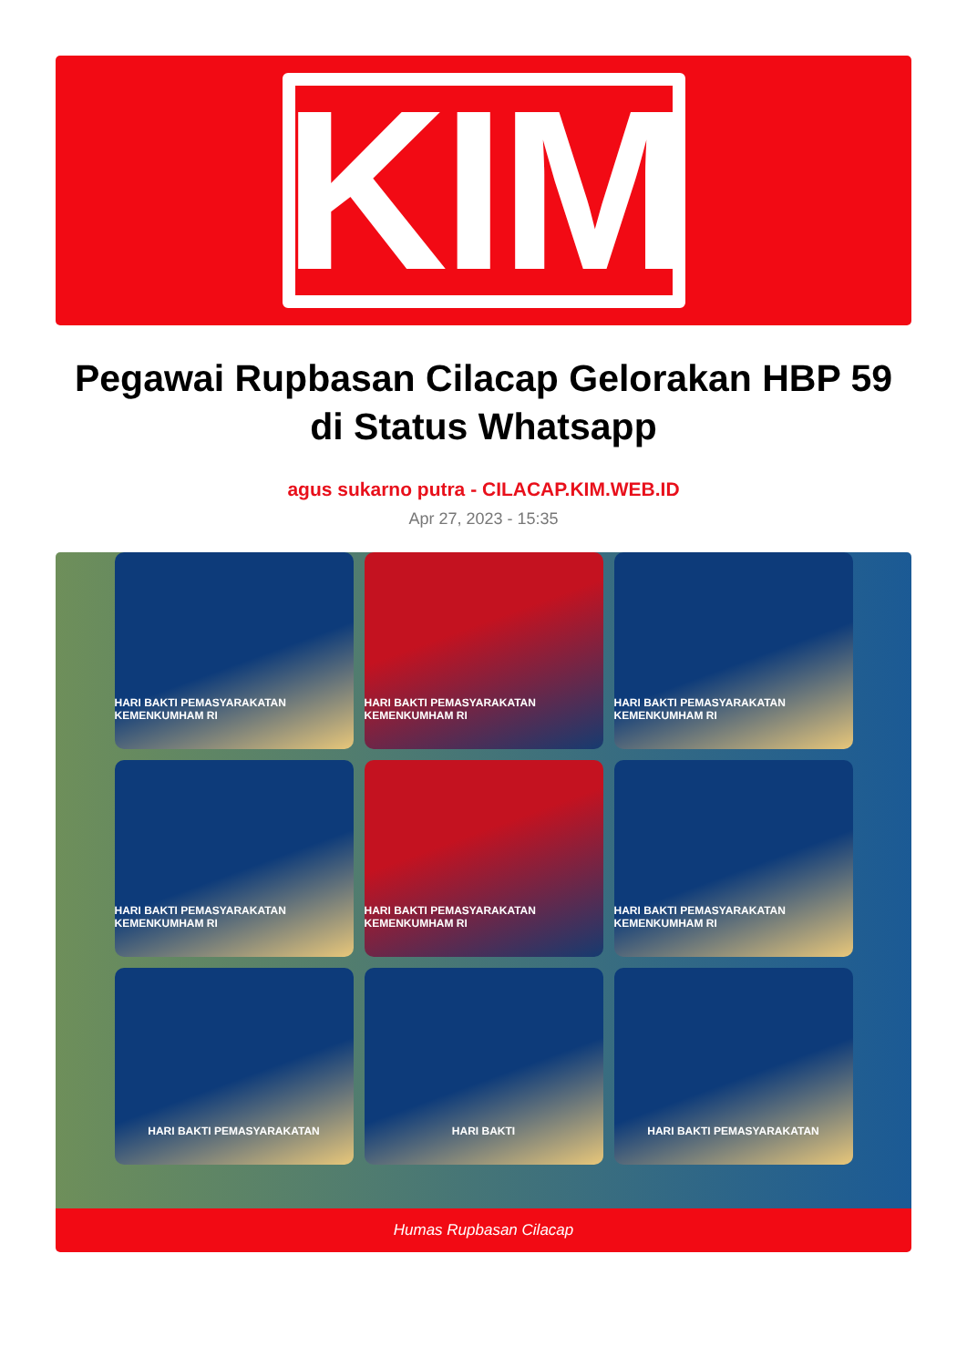KIM
Pegawai Rupbasan Cilacap Gelorakan HBP 59 di Status Whatsapp
agus sukarno putra - CILACAP.KIM.WEB.ID
Apr 27, 2023 - 15:35
HARI BAKTI PEMASYARAKATAN KEMENKUMHAM RI
HARI BAKTI PEMASYARAKATAN KEMENKUMHAM RI
HARI BAKTI PEMASYARAKATAN KEMENKUMHAM RI
HARI BAKTI PEMASYARAKATAN KEMENKUMHAM RI
HARI BAKTI PEMASYARAKATAN KEMENKUMHAM RI
HARI BAKTI PEMASYARAKATAN KEMENKUMHAM RI
HARI BAKTI PEMASYARAKATAN
HARI BAKTI
HARI BAKTI PEMASYARAKATAN
Humas Rupbasan Cilacap